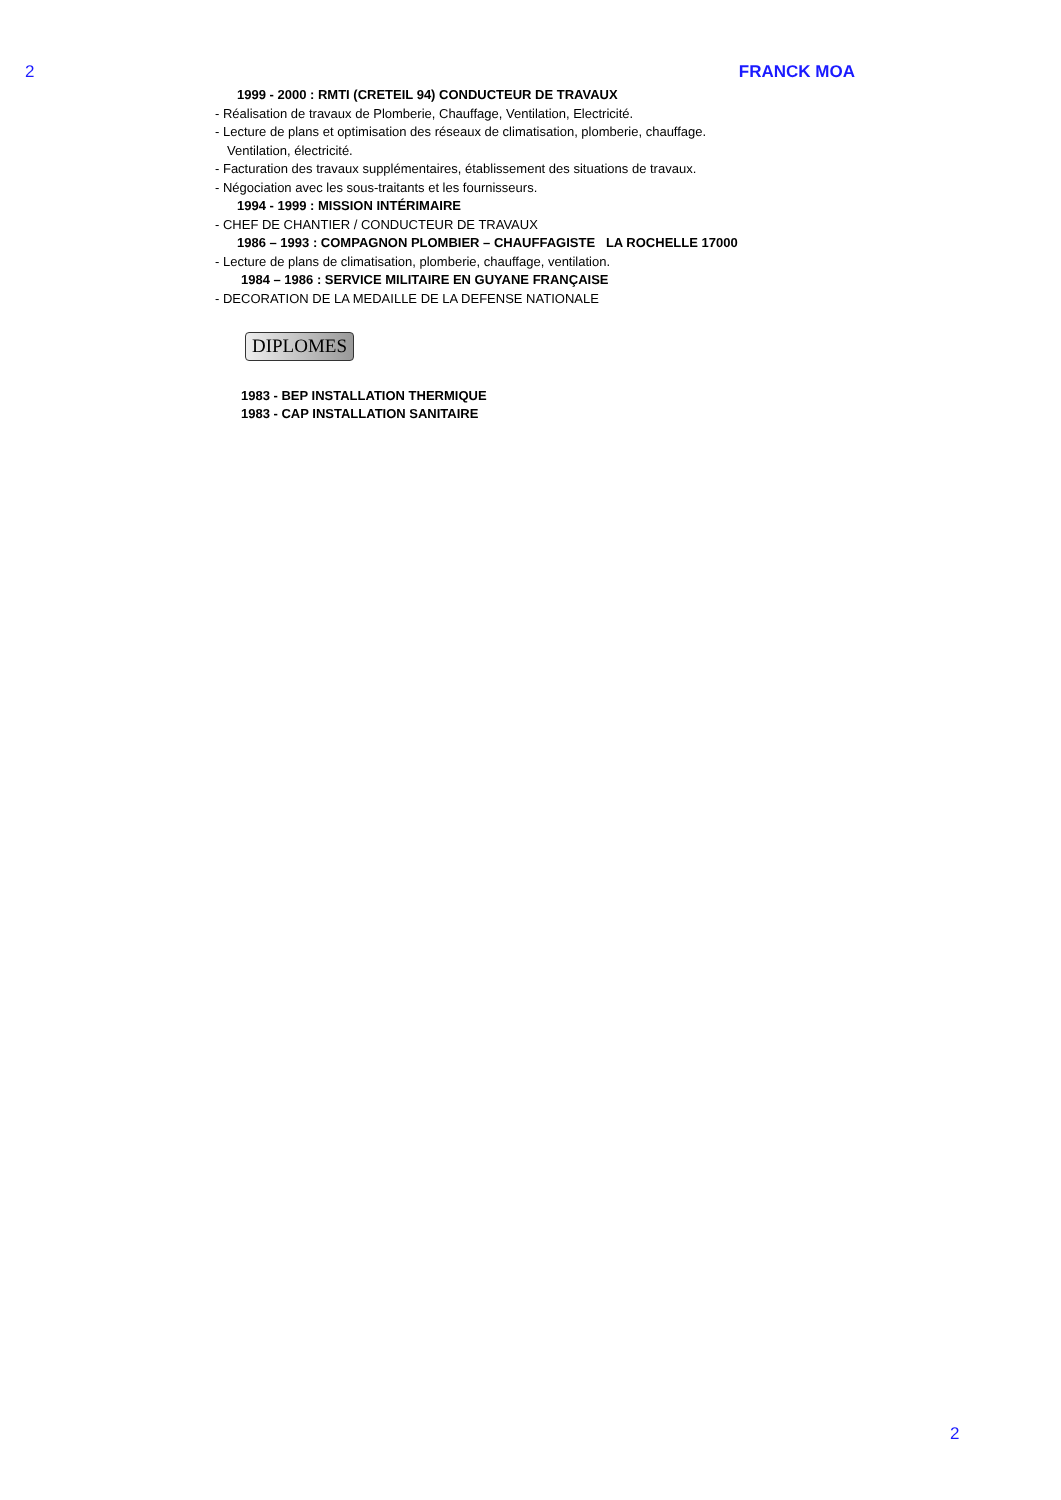2 FRANCK MOA
1999 - 2000 : RMTI (CRETEIL 94) CONDUCTEUR DE TRAVAUX
- Réalisation de travaux de Plomberie, Chauffage, Ventilation, Electricité.
- Lecture de plans et optimisation des réseaux de climatisation, plomberie, chauffage.
Ventilation, électricité.
- Facturation des travaux supplémentaires, établissement des situations de travaux.
- Négociation avec les sous-traitants et les fournisseurs.
1994 - 1999 : MISSION INTÉRIMAIRE
- CHEF DE CHANTIER / CONDUCTEUR DE TRAVAUX
1986 – 1993 : COMPAGNON PLOMBIER – CHAUFFAGISTE LA ROCHELLE 17000
- Lecture de plans de climatisation, plomberie, chauffage, ventilation.
1984 – 1986 : SERVICE MILITAIRE EN GUYANE FRANÇAISE
- DECORATION DE LA MEDAILLE DE LA DEFENSE NATIONALE
DIPLOMES
1983 - BEP INSTALLATION THERMIQUE
1983 - CAP INSTALLATION SANITAIRE
2